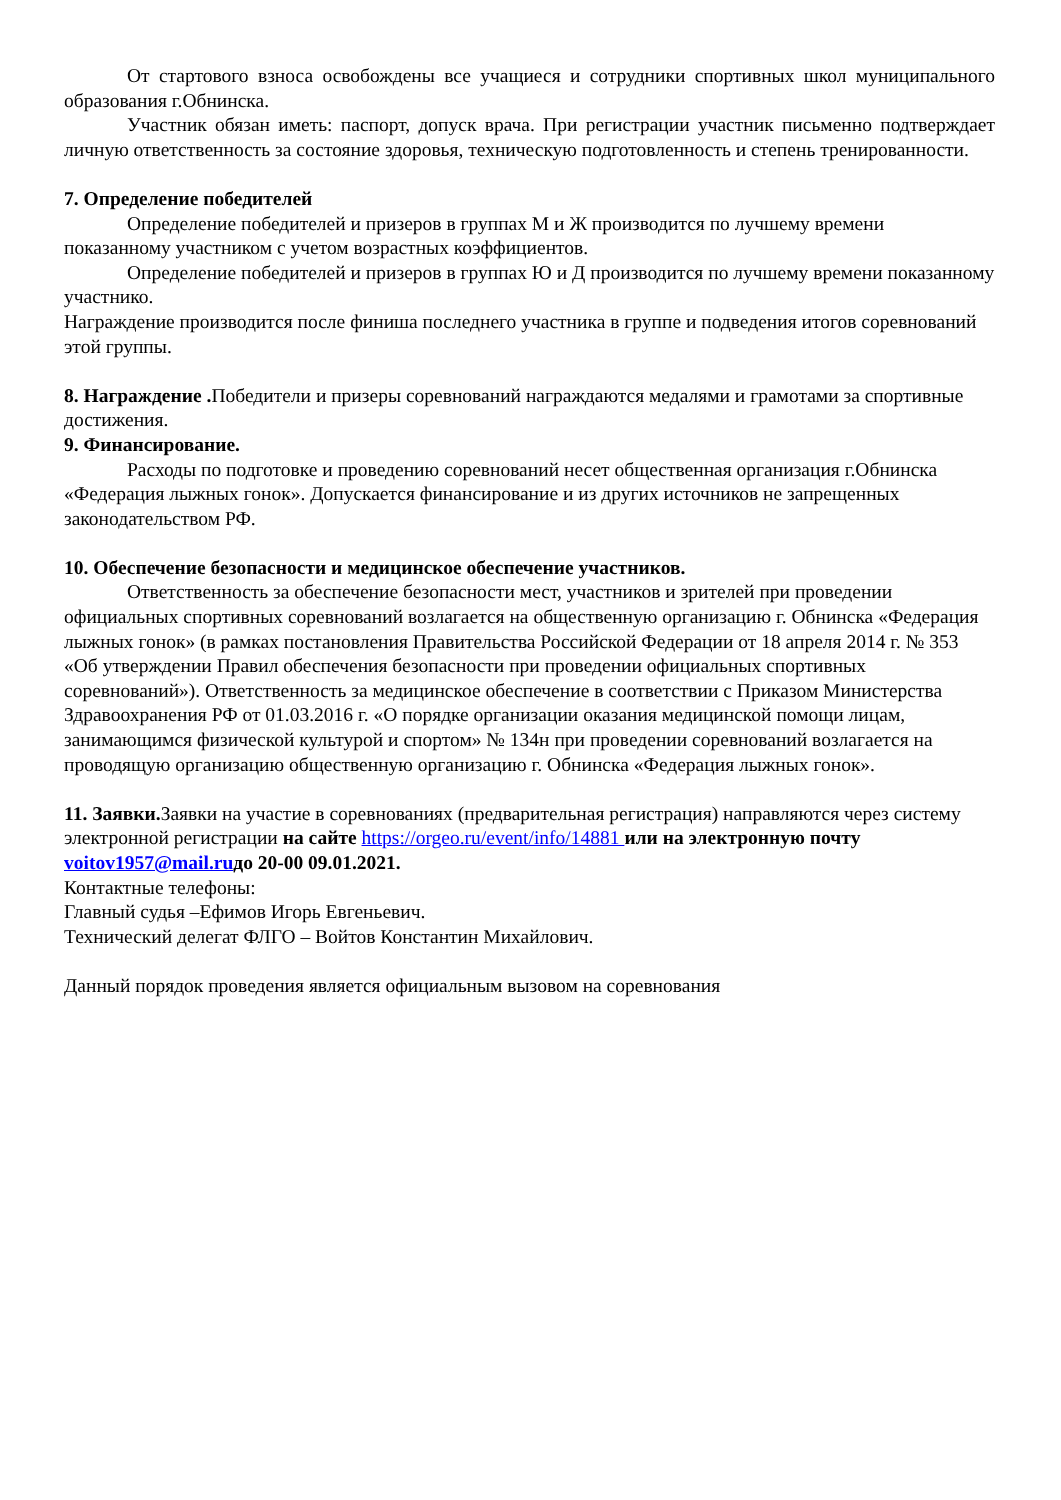От стартового взноса освобождены все учащиеся и сотрудники спортивных школ муниципального образования г.Обнинска.
Участник обязан иметь: паспорт, допуск врача. При регистрации участник письменно подтверждает личную ответственность за состояние здоровья, техническую подготовленность и степень тренированности.
7. Определение победителей
Определение победителей и призеров в группах М и Ж производится по лучшему времени показанному участником с учетом возрастных коэффициентов.
Определение победителей и призеров в группах Ю и Д производится по лучшему времени показанному участнико.
Награждение производится после финиша последнего участника в группе и подведения итогов соревнований этой группы.
8. Награждение . Победители и призеры соревнований награждаются медалями и грамотами за спортивные достижения.
9. Финансирование.
Расходы по подготовке и проведению соревнований несет общественная организация г.Обнинска «Федерация лыжных гонок». Допускается финансирование и из других источников не запрещенных законодательством РФ.
10. Обеспечение безопасности и медицинское обеспечение участников.
Ответственность за обеспечение безопасности мест, участников и зрителей при проведении официальных спортивных соревнований возлагается на общественную организацию г. Обнинска «Федерация лыжных гонок» (в рамках постановления Правительства Российской Федерации от 18 апреля 2014 г. № 353 «Об утверждении Правил обеспечения безопасности при проведении официальных спортивных соревнований»). Ответственность за медицинское обеспечение в соответствии с Приказом Министерства Здравоохранения РФ от 01.03.2016 г. «О порядке организации оказания медицинской помощи лицам, занимающимся физической культурой и спортом» № 134н при проведении соревнований возлагается на проводящую организацию общественную организацию г. Обнинска «Федерация лыжных гонок».
11. Заявки. Заявки на участие в соревнованиях (предварительная регистрация) направляются через систему электронной регистрации на сайте https://orgeo.ru/event/info/14881 или на электронную почту voitov1957@mail.ruдо 20-00 09.01.2021.
Контактные телефоны:
Главный судья –Ефимов Игорь Евгеньевич.
Технический делегат ФЛГО – Войтов Константин Михайлович.
Данный порядок проведения является официальным вызовом на соревнования